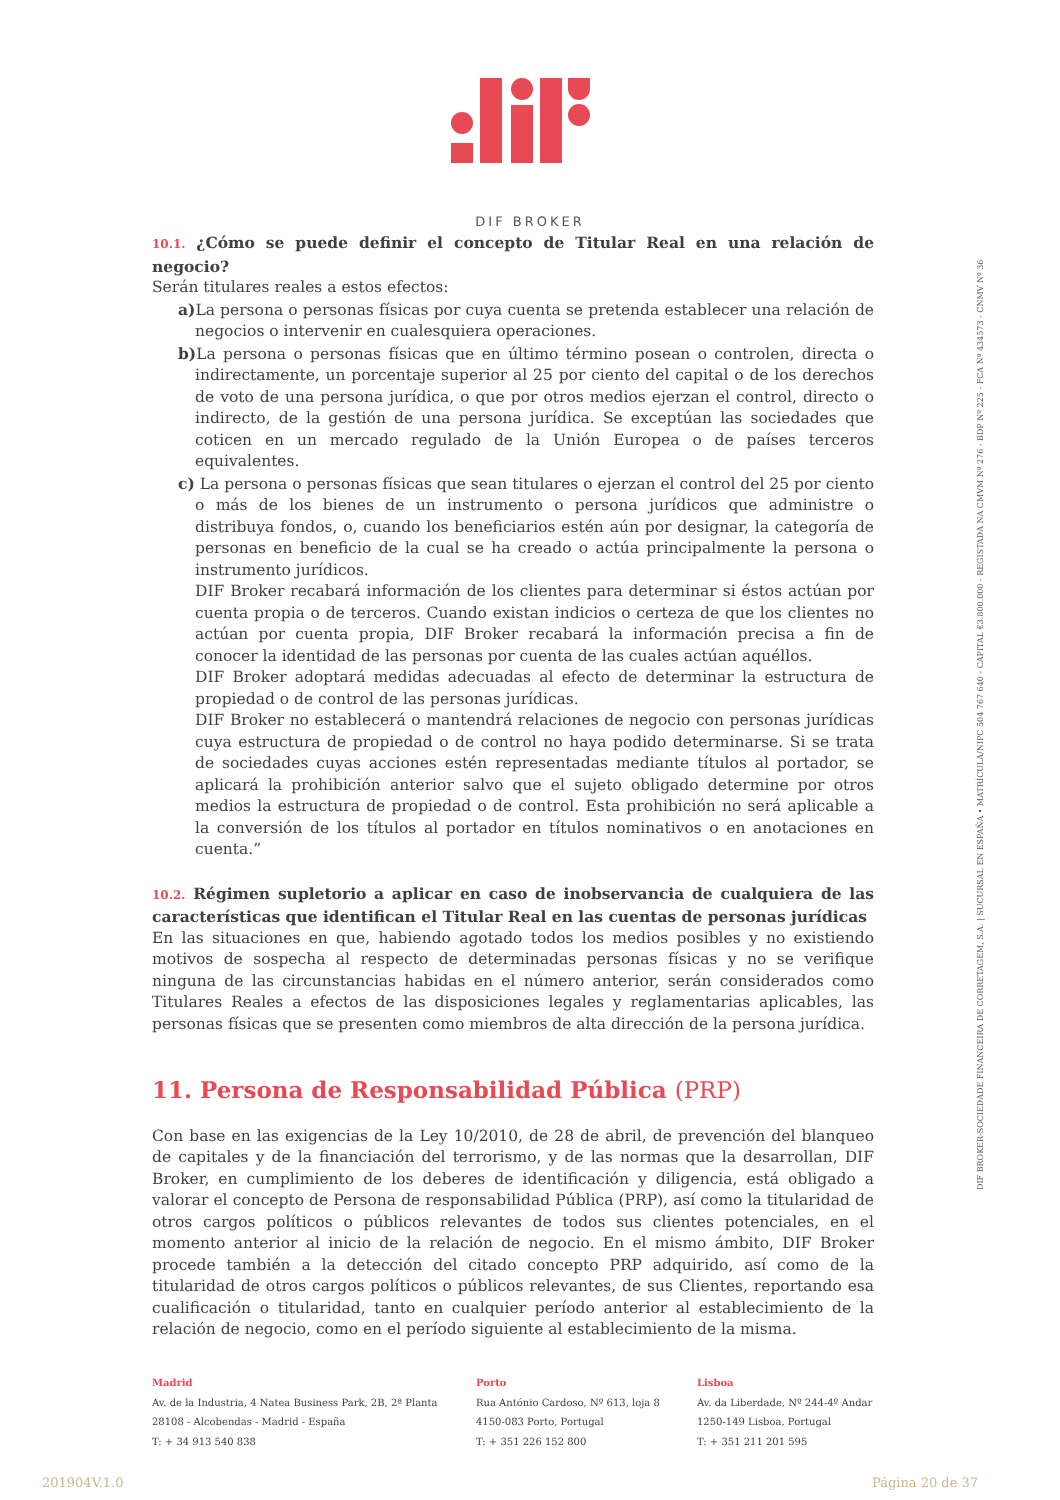DIF BROKER
10.1. ¿Cómo se puede definir el concepto de Titular Real en una relación de negocio?
Serán titulares reales a estos efectos:
a) La persona o personas físicas por cuya cuenta se pretenda establecer una relación de negocios o intervenir en cualesquiera operaciones.
b) La persona o personas físicas que en último término posean o controlen, directa o indirectamente, un porcentaje superior al 25 por ciento del capital o de los derechos de voto de una persona jurídica, o que por otros medios ejerzan el control, directo o indirecto, de la gestión de una persona jurídica. Se exceptúan las sociedades que coticen en un mercado regulado de la Unión Europea o de países terceros equivalentes.
c) La persona o personas físicas que sean titulares o ejerzan el control del 25 por ciento o más de los bienes de un instrumento o persona jurídicos que administre o distribuya fondos, o, cuando los beneficiarios estén aún por designar, la categoría de personas en beneficio de la cual se ha creado o actúa principalmente la persona o instrumento jurídicos.
DIF Broker recabará información de los clientes para determinar si éstos actúan por cuenta propia o de terceros. Cuando existan indicios o certeza de que los clientes no actúan por cuenta propia, DIF Broker recabará la información precisa a fin de conocer la identidad de las personas por cuenta de las cuales actúan aquéllos.
DIF Broker adoptará medidas adecuadas al efecto de determinar la estructura de propiedad o de control de las personas jurídicas.
DIF Broker no establecerá o mantendrá relaciones de negocio con personas jurídicas cuya estructura de propiedad o de control no haya podido determinarse. Si se trata de sociedades cuyas acciones estén representadas mediante títulos al portador, se aplicará la prohibición anterior salvo que el sujeto obligado determine por otros medios la estructura de propiedad o de control. Esta prohibición no será aplicable a la conversión de los títulos al portador en títulos nominativos o en anotaciones en cuenta.”
10.2. Régimen supletorio a aplicar en caso de inobservancia de cualquiera de las características que identifican el Titular Real en las cuentas de personas jurídicas
En las situaciones en que, habiendo agotado todos los medios posibles y no existiendo motivos de sospecha al respecto de determinadas personas físicas y no se verifique ninguna de las circunstancias habidas en el número anterior, serán considerados como Titulares Reales a efectos de las disposiciones legales y reglamentarias aplicables, las personas físicas que se presenten como miembros de alta dirección de la persona jurídica.
11. Persona de Responsabilidad Pública (PRP)
Con base en las exigencias de la Ley 10/2010, de 28 de abril, de prevención del blanqueo de capitales y de la financiación del terrorismo, y de las normas que la desarrollan, DIF Broker, en cumplimiento de los deberes de identificación y diligencia, está obligado a valorar el concepto de Persona de responsabilidad Pública (PRP), así como la titularidad de otros cargos políticos o públicos relevantes de todos sus clientes potenciales, en el momento anterior al inicio de la relación de negocio. En el mismo ámbito, DIF Broker procede también a la detección del citado concepto PRP adquirido, así como de la titularidad de otros cargos políticos o públicos relevantes, de sus Clientes, reportando esa cualificación o titularidad, tanto en cualquier período anterior al establecimiento de la relación de negocio, como en el período siguiente al establecimiento de la misma.
DIF BROKER-SOCIEDADE FINANCEIRA DE CORRETAGEM, S.A. | SUCURSAL EN ESPAÑA • MATRÍCULA/NIPC 504 767 640 - CAPITAL €3.800.000 - REGISTADA NA CMVM Nº 276 - BDP Nº 225 - FCA Nº 434573 - CNMV Nº 36
Madrid
Av. de la Industria, 4 Natea Business Park, 2B, 2ª Planta
28108 - Alcobendas - Madrid - España
T: + 34 913 540 838
Porto
Rua António Cardoso, Nº 613, loja 8
4150-083 Porto, Portugal
T: + 351 226 152 800
Lisboa
Av. da Liberdade, Nº 244-4º Andar
1250-149 Lisboa, Portugal
T: + 351 211 201 595
201904V.1.0 Página 20 de 37